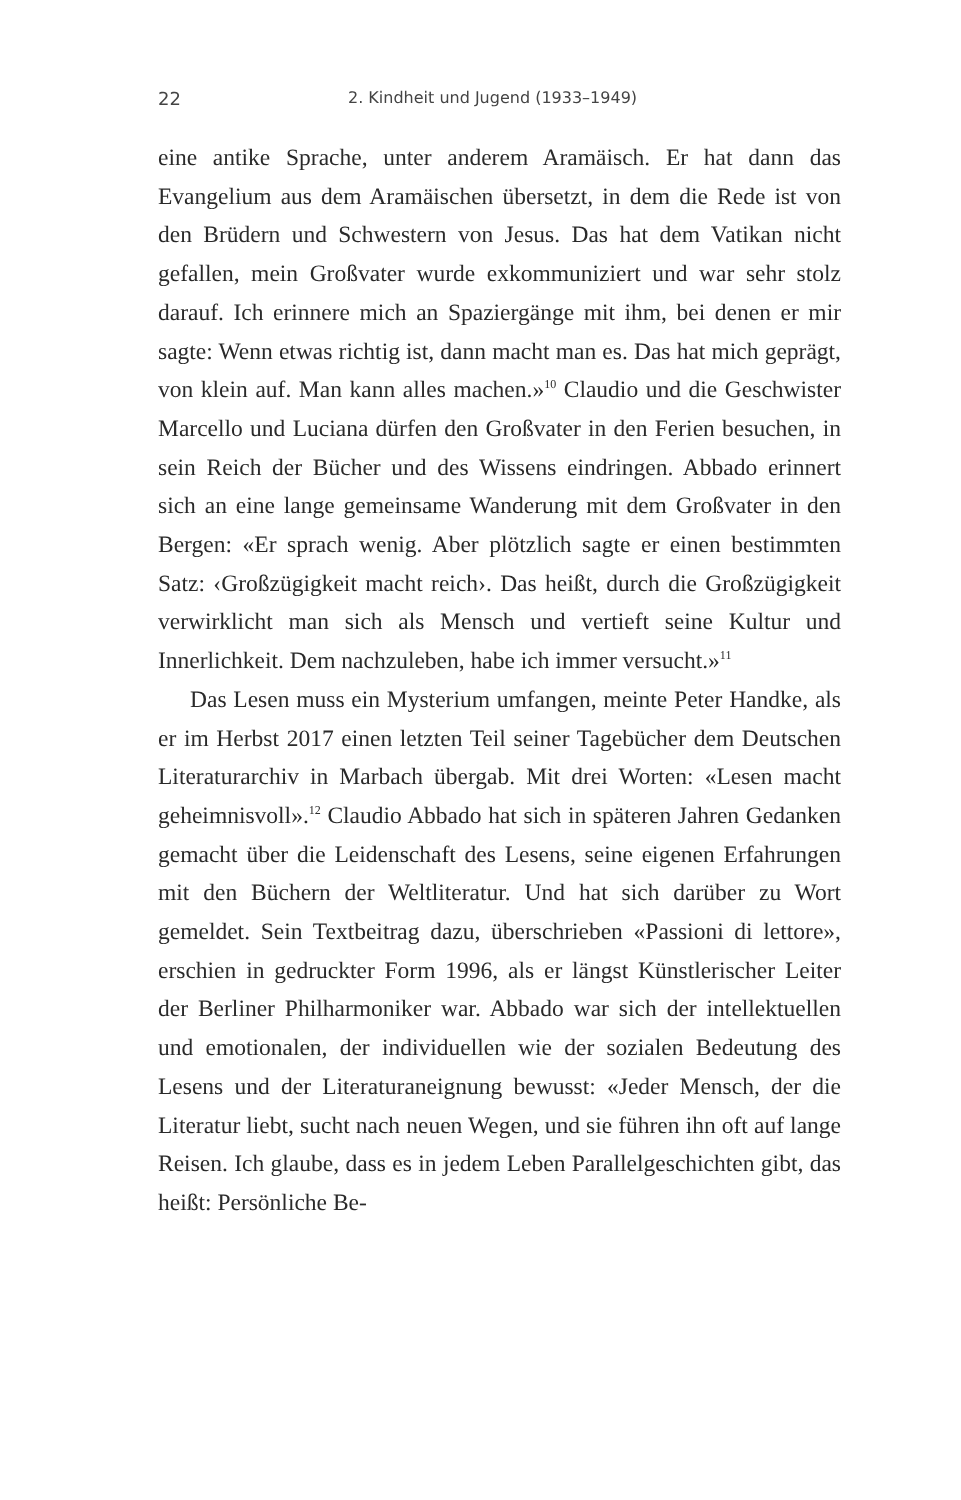22 2. Kindheit und Jugend (1933–1949)
eine antike Sprache, unter anderem Aramäisch. Er hat dann das Evangelium aus dem Aramäischen übersetzt, in dem die Rede ist von den Brüdern und Schwestern von Jesus. Das hat dem Vatikan nicht gefallen, mein Großvater wurde exkommuniziert und war sehr stolz darauf. Ich erinnere mich an Spaziergänge mit ihm, bei denen er mir sagte: Wenn etwas richtig ist, dann macht man es. Das hat mich geprägt, von klein auf. Man kann alles machen.»<sup>10</sup> Claudio und die Geschwister Marcello und Luciana dürfen den Großvater in den Ferien besuchen, in sein Reich der Bücher und des Wissens eindringen. Abbado erinnert sich an eine lange gemeinsame Wanderung mit dem Großvater in den Bergen: «Er sprach wenig. Aber plötzlich sagte er einen bestimmten Satz: ‹Großzügigkeit macht reich›. Das heißt, durch die Großzügigkeit verwirklicht man sich als Mensch und vertieft seine Kultur und Innerlichkeit. Dem nachzuleben, habe ich immer versucht.»<sup>11</sup>
Das Lesen muss ein Mysterium umfangen, meinte Peter Handke, als er im Herbst 2017 einen letzten Teil seiner Tagebücher dem Deutschen Literaturarchiv in Marbach übergab. Mit drei Worten: «Lesen macht geheimnisvoll».<sup>12</sup> Claudio Abbado hat sich in späteren Jahren Gedanken gemacht über die Leidenschaft des Lesens, seine eigenen Erfahrungen mit den Büchern der Weltliteratur. Und hat sich darüber zu Wort gemeldet. Sein Textbeitrag dazu, überschrieben «Passioni di lettore», erschien in gedruckter Form 1996, als er längst Künstlerischer Leiter der Berliner Philharmoniker war. Abbado war sich der intellektuellen und emotionalen, der individuellen wie der sozialen Bedeutung des Lesens und der Literaturaneignung bewusst: «Jeder Mensch, der die Literatur liebt, sucht nach neuen Wegen, und sie führen ihn oft auf lange Reisen. Ich glaube, dass es in jedem Leben Parallelgeschichten gibt, das heißt: Persönliche Be-